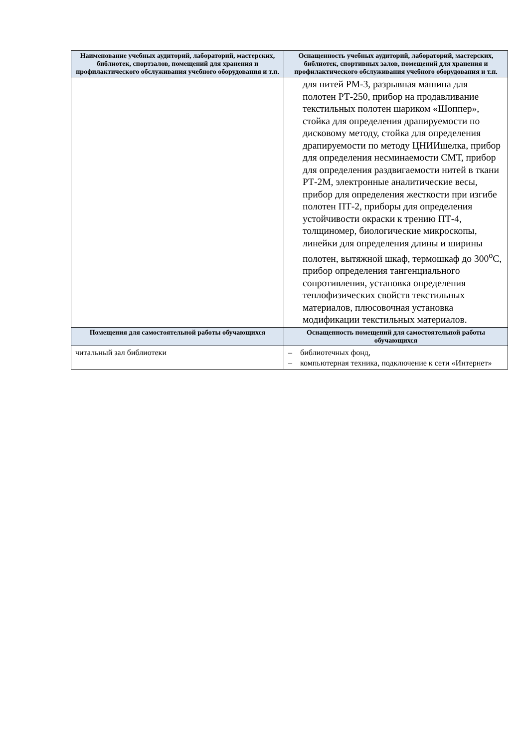| Наименование учебных аудиторий, лабораторий, мастерских, библиотек, спортзалов, помещений для хранения и профилактического обслуживания учебного оборудования и т.п. | Оснащенность учебных аудиторий, лабораторий, мастерских, библиотек, спортивных залов, помещений для хранения и профилактического обслуживания учебного оборудования и т.п. |
| --- | --- |
| | для нитей РМ-3, разрывная машина для полотен РТ-250, прибор на продавливание текстильных полотен шариком «Шоппер», стойка для определения драпируемости по дисковому методу, стойка для определения драпируемости по методу ЦНИИшелка, прибор для определения несминаемости СМТ, прибор для определения раздвигаемости нитей в ткани РТ-2М, электронные аналитические весы, прибор для определения жесткости при изгибе полотен ПТ-2, приборы для определения устойчивости окраски к трению ПТ-4, толщиномер, биологические микроскопы, линейки для определения длины и ширины полотен, вытяжной шкаф, термошкаф до 300<sup>о</sup>С, прибор определения тангенциального сопротивления, установка определения теплофизических свойств текстильных материалов, плюсовочная установка модификации текстильных материалов. |
| Помещения для самостоятельной работы обучающихся | Оснащенность помещений для самостоятельной работы обучающихся |
| читальный зал библиотеки | – библиотечных фонд, – компьютерная техника, подключение к сети «Интернет» |